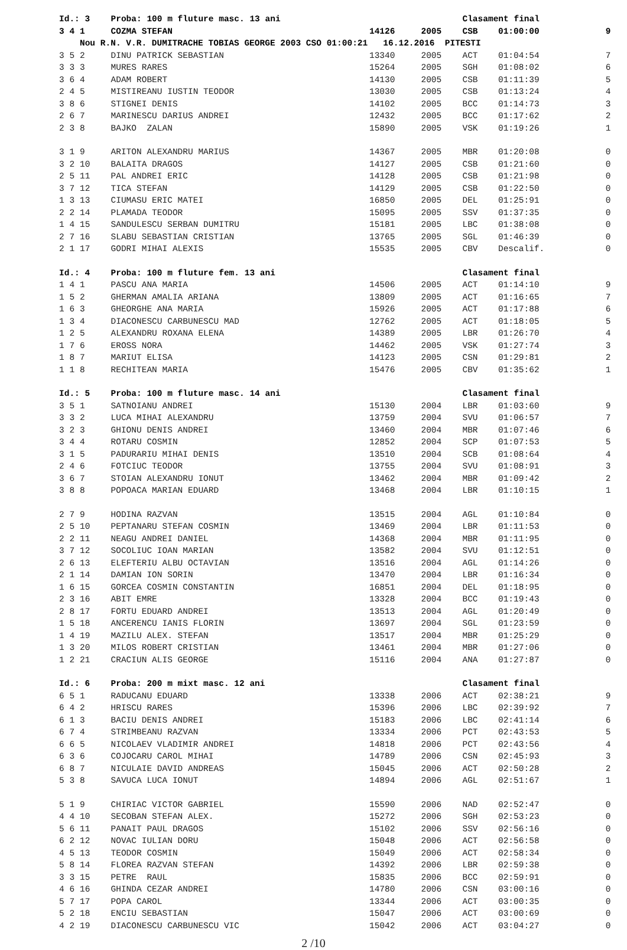| Id.: 3 | | | Proba: 100 m fluture masc. 13 ani | | | Clasament final | | |
| 3 | 4 | 1 | COZMA STEFAN | 14126 | 2005 | CSB | 01:00:00 | 9 |
| | | Nou R.N. V.R. DUMITRACHE TOBIAS GEORGE 2003 CSO 01:00:21 16.12.2016 PITESTI | | | | | | |
| 3 | 5 | 2 | DINU PATRICK SEBASTIAN | 13340 | 2005 | ACT | 01:04:54 | 7 |
| 3 | 3 | 3 | MURES RARES | 15264 | 2005 | SGH | 01:08:02 | 6 |
| 3 | 6 | 4 | ADAM ROBERT | 14130 | 2005 | CSB | 01:11:39 | 5 |
| 2 | 4 | 5 | MISTIREANU IUSTIN TEODOR | 13030 | 2005 | CSB | 01:13:24 | 4 |
| 3 | 8 | 6 | STIGNEI DENIS | 14102 | 2005 | BCC | 01:14:73 | 3 |
| 2 | 6 | 7 | MARINESCU DARIUS ANDREI | 12432 | 2005 | BCC | 01:17:62 | 2 |
| 2 | 3 | 8 | BAJKO ZALAN | 15890 | 2005 | VSK | 01:19:26 | 1 |
| 3 | 1 | 9 | ARITON ALEXANDRU MARIUS | 14367 | 2005 | MBR | 01:20:08 | 0 |
| 3 | 2 | 10 | BALAITA DRAGOS | 14127 | 2005 | CSB | 01:21:60 | 0 |
| 2 | 5 | 11 | PAL ANDREI ERIC | 14128 | 2005 | CSB | 01:21:98 | 0 |
| 3 | 7 | 12 | TICA STEFAN | 14129 | 2005 | CSB | 01:22:50 | 0 |
| 1 | 3 | 13 | CIUMASU ERIC MATEI | 16850 | 2005 | DEL | 01:25:91 | 0 |
| 2 | 2 | 14 | PLAMADA TEODOR | 15095 | 2005 | SSV | 01:37:35 | 0 |
| 1 | 4 | 15 | SANDULESCU SERBAN DUMITRU | 15181 | 2005 | LBC | 01:38:08 | 0 |
| 2 | 7 | 16 | SLABU SEBASTIAN CRISTIAN | 13765 | 2005 | SGL | 01:46:39 | 0 |
| 2 | 1 | 17 | GODRI MIHAI ALEXIS | 15535 | 2005 | CBV | Descalif. | 0 |
| Id.: 4 | | | Proba: 100 m fluture fem. 13 ani | | | Clasament final | | |
| 1 | 4 | 1 | PASCU ANA MARIA | 14506 | 2005 | ACT | 01:14:10 | 9 |
| 1 | 5 | 2 | GHERMAN AMALIA ARIANA | 13809 | 2005 | ACT | 01:16:65 | 7 |
| 1 | 6 | 3 | GHEORGHE ANA MARIA | 15926 | 2005 | ACT | 01:17:88 | 6 |
| 1 | 3 | 4 | DIACONESCU CARBUNESCU MAD | 12762 | 2005 | ACT | 01:18:05 | 5 |
| 1 | 2 | 5 | ALEXANDRU ROXANA ELENA | 14389 | 2005 | LBR | 01:26:70 | 4 |
| 1 | 7 | 6 | EROSS NORA | 14462 | 2005 | VSK | 01:27:74 | 3 |
| 1 | 8 | 7 | MARIUT ELISA | 14123 | 2005 | CSN | 01:29:81 | 2 |
| 1 | 1 | 8 | RECHITEAN MARIA | 15476 | 2005 | CBV | 01:35:62 | 1 |
| Id.: 5 | | | Proba: 100 m fluture masc. 14 ani | | | Clasament final | | |
| 3 | 5 | 1 | SATNOIANU ANDREI | 15130 | 2004 | LBR | 01:03:60 | 9 |
| 3 | 3 | 2 | LUCA MIHAI ALEXANDRU | 13759 | 2004 | SVU | 01:06:57 | 7 |
| 3 | 2 | 3 | GHIONU DENIS ANDREI | 13460 | 2004 | MBR | 01:07:46 | 6 |
| 3 | 4 | 4 | ROTARU COSMIN | 12852 | 2004 | SCP | 01:07:53 | 5 |
| 3 | 1 | 5 | PADURARIU MIHAI DENIS | 13510 | 2004 | SCB | 01:08:64 | 4 |
| 2 | 4 | 6 | FOTCIUC TEODOR | 13755 | 2004 | SVU | 01:08:91 | 3 |
| 3 | 6 | 7 | STOIAN ALEXANDRU IONUT | 13462 | 2004 | MBR | 01:09:42 | 2 |
| 3 | 8 | 8 | POPOACA MARIAN EDUARD | 13468 | 2004 | LBR | 01:10:15 | 1 |
| 2 | 7 | 9 | HODINA RAZVAN | 13515 | 2004 | AGL | 01:10:84 | 0 |
| 2 | 5 | 10 | PEPTANARU STEFAN COSMIN | 13469 | 2004 | LBR | 01:11:53 | 0 |
| 2 | 2 | 11 | NEAGU ANDREI DANIEL | 14368 | 2004 | MBR | 01:11:95 | 0 |
| 3 | 7 | 12 | SOCOLIUC IOAN MARIAN | 13582 | 2004 | SVU | 01:12:51 | 0 |
| 2 | 6 | 13 | ELEFTERIU ALBU OCTAVIAN | 13516 | 2004 | AGL | 01:14:26 | 0 |
| 2 | 1 | 14 | DAMIAN ION SORIN | 13470 | 2004 | LBR | 01:16:34 | 0 |
| 1 | 6 | 15 | GORCEA COSMIN CONSTANTIN | 16851 | 2004 | DEL | 01:18:95 | 0 |
| 2 | 3 | 16 | ABIT EMRE | 13328 | 2004 | BCC | 01:19:43 | 0 |
| 2 | 8 | 17 | FORTU EDUARD ANDREI | 13513 | 2004 | AGL | 01:20:49 | 0 |
| 1 | 5 | 18 | ANCERENCU IANIS FLORIN | 13697 | 2004 | SGL | 01:23:59 | 0 |
| 1 | 4 | 19 | MAZILU ALEX. STEFAN | 13517 | 2004 | MBR | 01:25:29 | 0 |
| 1 | 3 | 20 | MILOS ROBERT CRISTIAN | 13461 | 2004 | MBR | 01:27:06 | 0 |
| 1 | 2 | 21 | CRACIUN ALIS GEORGE | 15116 | 2004 | ANA | 01:27:87 | 0 |
| Id.: 6 | | | Proba: 200 m mixt masc. 12 ani | | | Clasament final | | |
| 6 | 5 | 1 | RADUCANU EDUARD | 13338 | 2006 | ACT | 02:38:21 | 9 |
| 6 | 4 | 2 | HRISCU RARES | 15396 | 2006 | LBC | 02:39:92 | 7 |
| 6 | 1 | 3 | BACIU DENIS ANDREI | 15183 | 2006 | LBC | 02:41:14 | 6 |
| 6 | 7 | 4 | STRIMBEANU RAZVAN | 13334 | 2006 | PCT | 02:43:53 | 5 |
| 6 | 6 | 5 | NICOLAEV VLADIMIR ANDREI | 14818 | 2006 | PCT | 02:43:56 | 4 |
| 6 | 3 | 6 | COJOCARU CAROL MIHAI | 14789 | 2006 | CSN | 02:45:93 | 3 |
| 6 | 8 | 7 | NICULAIE DAVID ANDREAS | 15045 | 2006 | ACT | 02:50:28 | 2 |
| 5 | 3 | 8 | SAVUCA LUCA IONUT | 14894 | 2006 | AGL | 02:51:67 | 1 |
| 5 | 1 | 9 | CHIRIAC VICTOR GABRIEL | 15590 | 2006 | NAD | 02:52:47 | 0 |
| 4 | 4 | 10 | SECOBAN STEFAN ALEX. | 15272 | 2006 | SGH | 02:53:23 | 0 |
| 5 | 6 | 11 | PANAIT PAUL DRAGOS | 15102 | 2006 | SSV | 02:56:16 | 0 |
| 6 | 2 | 12 | NOVAC IULIAN DORU | 15048 | 2006 | ACT | 02:56:58 | 0 |
| 4 | 5 | 13 | TEODOR COSMIN | 15049 | 2006 | ACT | 02:58:34 | 0 |
| 5 | 8 | 14 | FLOREA RAZVAN STEFAN | 14392 | 2006 | LBR | 02:59:38 | 0 |
| 3 | 3 | 15 | PETRE RAUL | 15835 | 2006 | BCC | 02:59:91 | 0 |
| 4 | 6 | 16 | GHINDA CEZAR ANDREI | 14780 | 2006 | CSN | 03:00:16 | 0 |
| 5 | 7 | 17 | POPA CAROL | 13344 | 2006 | ACT | 03:00:35 | 0 |
| 5 | 2 | 18 | ENCIU SEBASTIAN | 15047 | 2006 | ACT | 03:00:69 | 0 |
| 4 | 2 | 19 | DIACONESCU CARBUNESCU VIC | 15042 | 2006 | ACT | 03:04:27 | 0 |
2 /10